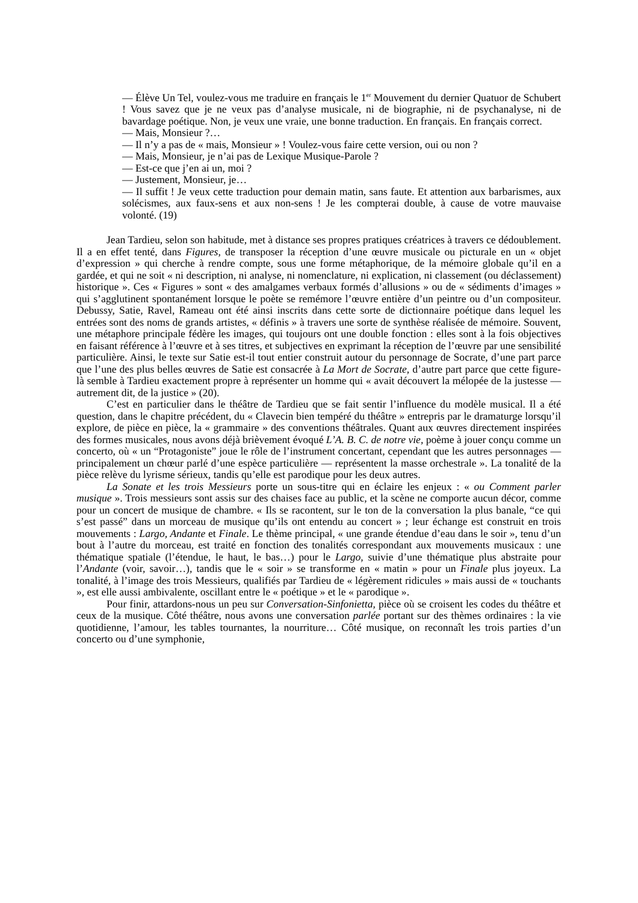— Élève Un Tel, voulez-vous me traduire en français le 1<sup>er</sup> Mouvement du dernier Quatuor de Schubert ! Vous savez que je ne veux pas d’analyse musicale, ni de biographie, ni de psychanalyse, ni de bavardage poétique. Non, je veux une vraie, une bonne traduction. En français. En français correct.
— Mais, Monsieur ?…
— Il n’y a pas de « mais, Monsieur » ! Voulez-vous faire cette version, oui ou non ?
— Mais, Monsieur, je n’ai pas de Lexique Musique-Parole ?
— Est-ce que j’en ai un, moi ?
— Justement, Monsieur, je…
— Il suffit ! Je veux cette traduction pour demain matin, sans faute. Et attention aux barbarismes, aux solécismes, aux faux-sens et aux non-sens ! Je les compterai double, à cause de votre mauvaise volonté. (19)
Jean Tardieu, selon son habitude, met à distance ses propres pratiques créatrices à travers ce dédoublement. Il a en effet tenté, dans Figures, de transposer la réception d’une œuvre musicale ou picturale en un « objet d’expression » qui cherche à rendre compte, sous une forme métaphorique, de la mémoire globale qu’il en a gardée, et qui ne soit « ni description, ni analyse, ni nomenclature, ni explication, ni classement (ou déclassement) historique ». Ces « Figures » sont « des amalgames verbaux formés d’allusions » ou de « sédiments d’images » qui s’agglutinent spontanément lorsque le poète se remémore l’œuvre entière d’un peintre ou d’un compositeur. Debussy, Satie, Ravel, Rameau ont été ainsi inscrits dans cette sorte de dictionnaire poétique dans lequel les entrées sont des noms de grands artistes, « définis » à travers une sorte de synthèse réalisée de mémoire. Souvent, une métaphore principale fédère les images, qui toujours ont une double fonction : elles sont à la fois objectives en faisant référence à l’œuvre et à ses titres, et subjectives en exprimant la réception de l’œuvre par une sensibilité particulière. Ainsi, le texte sur Satie est-il tout entier construit autour du personnage de Socrate, d’une part parce que l’une des plus belles œuvres de Satie est consacrée à La Mort de Socrate, d’autre part parce que cette figure-là semble à Tardieu exactement propre à représenter un homme qui « avait découvert la mélopée de la justesse — autrement dit, de la justice » (20).
C’est en particulier dans le théâtre de Tardieu que se fait sentir l’influence du modèle musical. Il a été question, dans le chapitre précédent, du « Clavecin bien tempéré du théâtre » entrepris par le dramaturge lorsqu’il explore, de pièce en pièce, la « grammaire » des conventions théâtrales. Quant aux œuvres directement inspirées des formes musicales, nous avons déjà brièvement évoqué L’A. B. C. de notre vie, poème à jouer conçu comme un concerto, où « un “Protagoniste” joue le rôle de l’instrument concertant, cependant que les autres personnages — principalement un chœur parlé d’une espèce particulière — représentent la masse orchestrale ». La tonalité de la pièce relève du lyrisme sérieux, tandis qu’elle est parodique pour les deux autres.
La Sonate et les trois Messieurs porte un sous-titre qui en éclaire les enjeux : « ou Comment parler musique ». Trois messieurs sont assis sur des chaises face au public, et la scène ne comporte aucun décor, comme pour un concert de musique de chambre. « Ils se racontent, sur le ton de la conversation la plus banale, “ce qui s’est passé” dans un morceau de musique qu’ils ont entendu au concert » ; leur échange est construit en trois mouvements : Largo, Andante et Finale. Le thème principal, « une grande étendue d’eau dans le soir », tenu d’un bout à l’autre du morceau, est traité en fonction des tonalités correspondant aux mouvements musicaux : une thématique spatiale (l’étendue, le haut, le bas…) pour le Largo, suivie d’une thématique plus abstraite pour l’Andante (voir, savoir…), tandis que le « soir » se transforme en « matin » pour un Finale plus joyeux. La tonalité, à l’image des trois Messieurs, qualifiés par Tardieu de « légèrement ridicules » mais aussi de « touchants », est elle aussi ambivalente, oscillant entre le « poétique » et le « parodique ».
Pour finir, attardons-nous un peu sur Conversation-Sinfonietta, pièce où se croisent les codes du théâtre et ceux de la musique. Côté théâtre, nous avons une conversation parlée portant sur des thèmes ordinaires : la vie quotidienne, l’amour, les tables tournantes, la nourriture… Côté musique, on reconnaît les trois parties d’un concerto ou d’une symphonie,